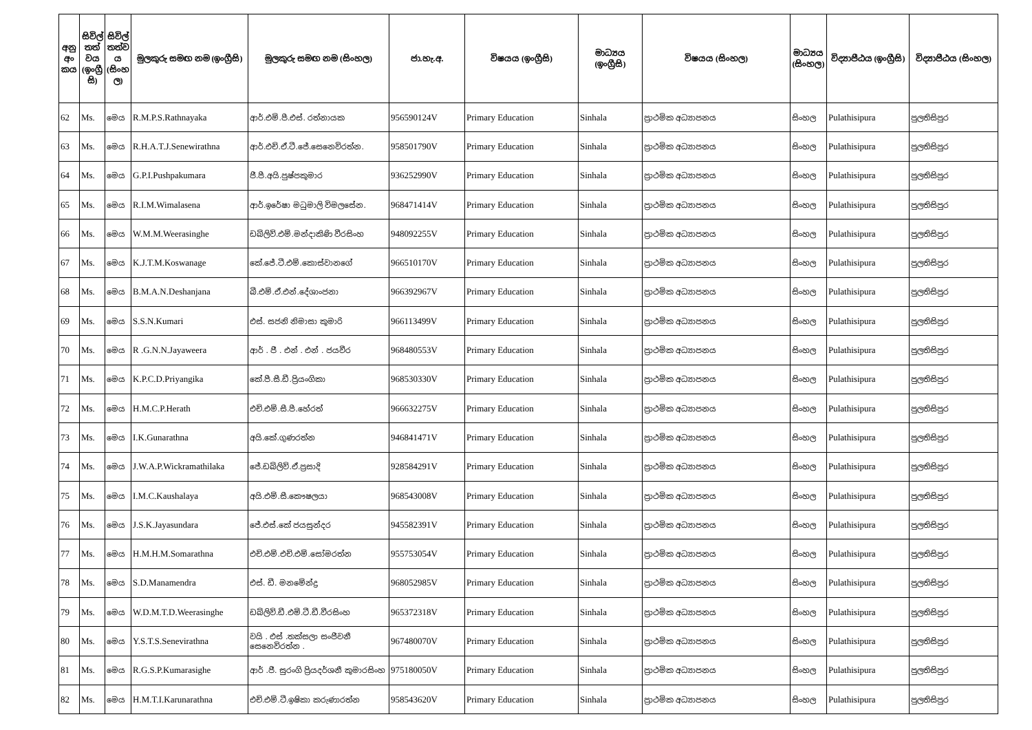| අනු අං කය | සිවිල් තත් වය (ඉංග්‍රී සි) | සිවිල් තත්ව ය (සිංහ ල) | මුලකුරු සමඟ නම (ඉංග්‍රීසි) | මුලකුරු සමඟ නම (සිංහල) | ජා.හැ.අ. | විෂයය (ඉංග්‍රීසි) | මාධ්‍යය (ඉංග්‍රීසි) | විෂයය (සිංහල) | මාධ්‍යය (සිංහල) | විද්‍යාපීඨය (ඉංග්‍රීසි) | විද්‍යාපීඨය (සිංහල) |
| --- | --- | --- | --- | --- | --- | --- | --- | --- | --- | --- | --- |
| 62 | Ms. | මෙය | R.M.P.S.Rathnayaka | ආර්.එම්.පී.එස්. රත්නායක | 956590124V | Primary Education | Sinhala | ප්‍රාථමික අධ්‍යාපනය | සිංහල | Pulathisipura | පුලතිසිපුර |
| 63 | Ms. | මෙය | R.H.A.T.J.Senewirathna | ආර්.එච්.ඒ.ටී.ජේ.සෙනෙවිරත්න. | 958501790V | Primary Education | Sinhala | ප්‍රාථමික අධ්‍යාපනය | සිංහල | Pulathisipura | පුලතිසිපුර |
| 64 | Ms. | මෙය | G.P.I.Pushpakumara | ජී.පී.අයි.පුෂ්පකුමාර | 936252990V | Primary Education | Sinhala | ප්‍රාථමික අධ්‍යාපනය | සිංහල | Pulathisipura | පුලතිසිපුර |
| 65 | Ms. | මෙය | R.I.M.Wimalasena | ආර්.ඉරේෂා මධුමාලි විමලසේන. | 968471414V | Primary Education | Sinhala | ප්‍රාථමික අධ්‍යාපනය | සිංහල | Pulathisipura | පුලතිසිපුර |
| 66 | Ms. | මෙය | W.M.M.Weerasinghe | ඩබ්ලිව්.එම්.මන්දාකිණි වීරසිංහ | 948092255V | Primary Education | Sinhala | ප්‍රාථමික අධ්‍යාපනය | සිංහල | Pulathisipura | පුලතිසිපුර |
| 67 | Ms. | මෙය | K.J.T.M.Koswanage | කේ.ජේ.ටී.එම්.කොස්වානගේ | 966510170V | Primary Education | Sinhala | ප්‍රාථමික අධ්‍යාපනය | සිංහල | Pulathisipura | පුලතිසිපුර |
| 68 | Ms. | මෙය | B.M.A.N.Deshanjana | බී.එම්.ඒ.එන්.දේශාංජනා | 966392967V | Primary Education | Sinhala | ප්‍රාථමික අධ්‍යාපනය | සිංහල | Pulathisipura | පුලතිසිපුර |
| 69 | Ms. | මෙය | S.S.N.Kumari | එස්. සජනි නිමාසා කුමාරි | 966113499V | Primary Education | Sinhala | ප්‍රාථමික අධ්‍යාපනය | සිංහල | Pulathisipura | පුලතිසිපුර |
| 70 | Ms. | මෙය | R .G.N.N.Jayaweera | ආර් . ජී . එන් . එන් . ජයවීර | 968480553V | Primary Education | Sinhala | ප්‍රාථමික අධ්‍යාපනය | සිංහල | Pulathisipura | පුලතිසිපුර |
| 71 | Ms. | මෙය | K.P.C.D.Priyangika | කේ.පී.සී.ඩී.ප්‍රියංගිකා | 968530330V | Primary Education | Sinhala | ප්‍රාථමික අධ්‍යාපනය | සිංහල | Pulathisipura | පුලතිසිපුර |
| 72 | Ms. | මෙය | H.M.C.P.Herath | එච්.එම්.සී.පී.හේරත් | 966632275V | Primary Education | Sinhala | ප්‍රාථමික අධ්‍යාපනය | සිංහල | Pulathisipura | පුලතිසිපුර |
| 73 | Ms. | මෙය | I.K.Gunarathna | අයි.කේ.ගුණරත්න | 946841471V | Primary Education | Sinhala | ප්‍රාථමික අධ්‍යාපනය | සිංහල | Pulathisipura | පුලතිසිපුර |
| 74 | Ms. | මෙය | J.W.A.P.Wickramathilaka | ජේ.ඩබ්ලිව්.ඒ.ප්‍රසාදි | 928584291V | Primary Education | Sinhala | ප්‍රාථමික අධ්‍යාපනය | සිංහල | Pulathisipura | පුලතිසිපුර |
| 75 | Ms. | මෙය | I.M.C.Kaushalaya | අයි.එම්.සී.කෞෂලයා | 968543008V | Primary Education | Sinhala | ප්‍රාථමික අධ්‍යාපනය | සිංහල | Pulathisipura | පුලතිසිපුර |
| 76 | Ms. | මෙය | J.S.K.Jayasundara | ජේ.එස්.කේ ජයසුන්දර | 945582391V | Primary Education | Sinhala | ප්‍රාථමික අධ්‍යාපනය | සිංහල | Pulathisipura | පුලතිසිපුර |
| 77 | Ms. | මෙය | H.M.H.M.Somarathna | එච්.එම්.එච්.එම්.සෝමරත්න | 955753054V | Primary Education | Sinhala | ප්‍රාථමික අධ්‍යාපනය | සිංහල | Pulathisipura | පුලතිසිපුර |
| 78 | Ms. | මෙය | S.D.Manamendra | එස්. ඩී. මනමේන්ද්‍ර | 968052985V | Primary Education | Sinhala | ප්‍රාථමික අධ්‍යාපනය | සිංහල | Pulathisipura | පුලතිසිපුර |
| 79 | Ms. | මෙය | W.D.M.T.D.Weerasinghe | ඩබ්ලිව්.ඩී.එම්.ටී.ඩී.වීරසිංහ | 965372318V | Primary Education | Sinhala | ප්‍රාථමික අධ්‍යාපනය | සිංහල | Pulathisipura | පුලතිසිපුර |
| 80 | Ms. | මෙය | Y.S.T.S.Senevirathna | වයි . එස් .තක්සලා සංජීවනී සෙනෙවිරත්න . | 967480070V | Primary Education | Sinhala | ප්‍රාථමික අධ්‍යාපනය | සිංහල | Pulathisipura | පුලතිසිපුර |
| 81 | Ms. | මෙය | R.G.S.P.Kumarasighe | ආර් .ජී. සුරංගි ප්‍රියදර්ශනී කුමාරසිංහ | 975180050V | Primary Education | Sinhala | ප්‍රාථමික අධ්‍යාපනය | සිංහල | Pulathisipura | පුලතිසිපුර |
| 82 | Ms. | මෙය | H.M.T.I.Karunarathna | එච්.එම්.ටී.ඉෂිකා කරුණාරත්න | 958543620V | Primary Education | Sinhala | ප්‍රාථමික අධ්‍යාපනය | සිංහල | Pulathisipura | පුලතිසිපුර |